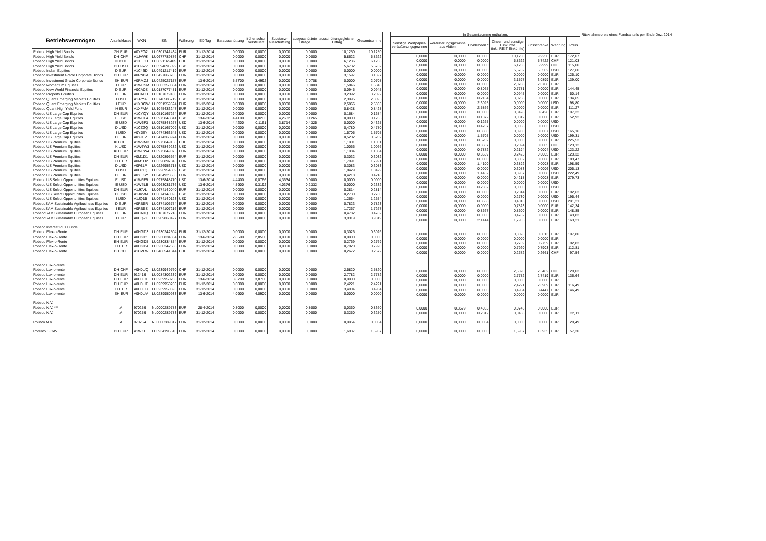| Betriebsvermögen | Anteilsklasse | WKN | ISIN | Währung | EX-Tag | Barausschüttung | früher schon versteuert | Substanz- ausschüttung | ausgeschüttete Erträge | ausschüttungsgleicher Ertrag | Gesamtsumme |
| --- | --- | --- | --- | --- | --- | --- | --- | --- | --- | --- | --- |
| Robeco High Yield Bonds | ZH EUR | A0YFG2 | LU0301741434 | EUR | 31-12-2014 | 0,0000 | 0,0000 | 0,0000 | 0,0000 | 10,1250 | 10,1250 |
| Robeco High Yield Bonds | DH CHF | A1JVWK | LU0677789876 | CHF | 31-12-2014 | 0,0000 | 0,0000 | 0,0000 | 0,0000 | 5,8622 | 5,8622 |
| Robeco High Yield Bonds | IH CHF | A1XFBU | LU0821169405 | CHF | 31-12-2014 | 0,0000 | 0,0000 | 0,0000 | 0,0000 | 6,1236 | 6,1236 |
| Robeco High Yield Bonds | DH USD | A1H9VV | LU0594695099 | USD | 31-12-2014 | 0,0000 | 0,0000 | 0,0000 | 0,0000 | 5,6732 | 5,6732 |
| Robeco Indian Equities | D EUR | A1C43D | LU0491217419 | EUR | 31-12-2014 | 0,0000 | 0,0000 | 0,0000 | 0,0000 | 0,0000 | 0,0000 |
| Robeco Investment Grade Corporate Bonds | DH EUR | A0RNKA | LU0427063705 | EUR | 31-12-2014 | 0,0000 | 0,0000 | 0,0000 | 0,0000 | 3,1597 | 3,1597 |
| Robeco Investment Grade Corporate Bonds | IEH EUR | A0RMZJ | LU0425027157 | EUR | 13-6-2014 | 5,5700 | 3,4992 | 0,0000 | 2,0708 | 0,0000 | 2,0708 |
| Robeco Momentum Equities | I EUR | A1W0SM | LU0803250884 | EUR | 31-12-2014 | 0,0000 | 0,0000 | 0,0000 | 0,0000 | 1,5846 | 1,5846 |
| Robeco New World Financial Equities | D EUR | A0CA0S | LU0187077481 | EUR | 31-12-2014 | 0,0000 | 0,0000 | 0,0000 | 0,0000 | 0,0945 | 0,0945 |
| Robeco Property Equities | D EUR | A0CA0U | LU0187079180 | EUR | 31-12-2014 | 0,0000 | 0,0000 | 0,0000 | 0,0000 | 3,2392 | 3,2392 |
| Robeco Quant Emerging Markets Equities | I USD | A1J7YA | LU0746585719 | USD | 31-12-2014 | 0,0000 | 0,0000 | 0,0000 | 0,0000 | 2,3095 | 2,3095 |
| Robeco Quant Emerging Markets Equities | I EUR | A1XDGW | LU0951559524 | EUR | 31-12-2014 | 0,0000 | 0,0000 | 0,0000 | 0,0000 | 2,5866 | 2,5866 |
| Robeco Quant High Yield Fund | IH EUR | A1XFMA | LU1045433247 | EUR | 31-12-2014 | 0,0000 | 0,0000 | 0,0000 | 0,0000 | 0,8428 | 0,8428 |
| Robeco US Large Cap Equities | DH EUR | A1CYQY | LU0510167264 | EUR | 31-12-2014 | 0,0000 | 0,0000 | 0,0000 | 0,0000 | 0,1684 | 0,1684 |
| Robeco US Large Cap Equities | E USD | A1W6F4 | LU0975848341 | USD | 13-6-2014 | 4,4100 | 0,0203 | 4,2632 | 0,1265 | 0,0000 | 0,1265 |
| Robeco US Large Cap Equities | IE USD | A1W6F3 | LU0975848267 | USD | 13-6-2014 | 4,4200 | 0,1161 | 3,8714 | 0,4325 | 0,0000 | 0,4325 |
| Robeco US Large Cap Equities | D USD | A1CZ2Q | LU0510167009 | USD | 31-12-2014 | 0,0000 | 0,0000 | 0,0000 | 0,0000 | 0,4780 | 0,4780 |
| Robeco US Large Cap Equities | I USD | A0YJEY | LU0474363545 | USD | 31-12-2014 | 0,0000 | 0,0000 | 0,0000 | 0,0000 | 1,5705 | 1,5705 |
| Robeco US Large Cap Equities | D EUR | A0YJEZ | LU0474363974 | EUR | 31-12-2014 | 0,0000 | 0,0000 | 0,0000 | 0,0000 | 0,5202 | 0,5202 |
| Robeco US Premium Equities | KH CHF | A1W9MD | LU0975849158 | CHF | 31-12-2014 | 0,0000 | 0,0000 | 0,0000 | 0,0000 | 1,1001 | 1,1001 |
| Robeco US Premium Equities | K USD | A1W6W3 | LU0975849232 | USD | 31-12-2014 | 0,0000 | 0,0000 | 0,0000 | 0,0000 | 1,0066 | 1,0066 |
| Robeco US Premium Equities | KH EUR | A1W6W4 | LU0975849075 | EUR | 31-12-2014 | 0,0000 | 0,0000 | 0,0000 | 0,0000 | 1,1084 | 1,1084 |
| Robeco US Premium Equities | DH EUR | A0M1D1 | LU0320896664 | EUR | 31-12-2014 | 0,0000 | 0,0000 | 0,0000 | 0,0000 | 0,3032 | 0,3032 |
| Robeco US Premium Equities | IH EUR | A0M1D2 | LU0320897043 | EUR | 31-12-2014 | 0,0000 | 0,0000 | 0,0000 | 0,0000 | 1,7991 | 1,7991 |
| Robeco US Premium Equities | D USD | A0F61P | LU0226953718 | USD | 31-12-2014 | 0,0000 | 0,0000 | 0,0000 | 0,0000 | 0,3083 | 0,3083 |
| Robeco US Premium Equities | I USD | A0F61Q | LU0226954369 | USD | 31-12-2014 | 0,0000 | 0,0000 | 0,0000 | 0,0000 | 1,8429 | 1,8429 |
| Robeco US Premium Equities | D EUR | A0YFGY | LU0434928536 | EUR | 31-12-2014 | 0,0000 | 0,0000 | 0,0000 | 0,0000 | 0,4218 | 0,4218 |
| Robeco US Select Opportunities Equities | E USD | A1W6F5 | LU0975848770 | USD | 13-6-2014 | 4,4400 | 0,0766 | 4,3634 | 0,0000 | 0,0000 | 0,0000 |
| Robeco US Select Opportunities Equities | IE USD | A1W4LB | LU0963031736 | USD | 13-6-2014 | 4,5900 | 0,3192 | 4,0376 | 0,2332 | 0,0000 | 0,2332 |
| Robeco US Select Opportunities Equities | DH EUR | A1JKVL | LU0674140040 | EUR | 31-12-2014 | 0,0000 | 0,0000 | 0,0000 | 0,0000 | 0,2814 | 0,2814 |
| Robeco US Select Opportunities Equities | D USD | A1JKVM | LU0674140396 | USD | 31-12-2014 | 0,0000 | 0,0000 | 0,0000 | 0,0000 | 0,2730 | 0,2730 |
| Robeco US Select Opportunities Equities | I USD | A1JQ15 | LU0674140123 | USD | 31-12-2014 | 0,0000 | 0,0000 | 0,0000 | 0,0000 | 1,2654 | 1,2654 |
| RobecoSAM Sustainable Agribusiness Equities | D EUR | A0RB5R | LU0374106754 | EUR | 31-12-2014 | 0,0000 | 0,0000 | 0,0000 | 0,0000 | 0,7823 | 0,7823 |
| RobecoSAM Sustainable Agribusiness Equities | I EUR | A0RB5S | LU0374107216 | EUR | 31-12-2014 | 0,0000 | 0,0000 | 0,0000 | 0,0000 | 1,7267 | 1,7267 |
| RobecoSAM Sustainable European Equities | D EUR | A0CATQ | LU0187077218 | EUR | 31-12-2014 | 0,0000 | 0,0000 | 0,0000 | 0,0000 | 0,4782 | 0,4782 |
| RobecoSAM Sustainable European Equities | I EUR | A0EQZF | LU0209860427 | EUR | 31-12-2014 | 0,0000 | 0,0000 | 0,0000 | 0,0000 | 3,9319 | 3,9319 |
| Robeco Interest Plus Funds | | | | | | | | | | | |
| Robeco Flex-o-Rente | DH EUR | A0HGD3 | LU0230242504 | EUR | 31-12-2014 | 0,0000 | 0,0000 | 0,0000 | 0,0000 | 0,3026 | 0,3026 |
| Robeco Flex-o-Rente | EH EUR | A0HGD5 | LU0230834854 | EUR | 13-6-2014 | 2,8500 | 2,8500 | 0,0000 | 0,0000 | 0,0000 | 0,0000 |
| Robeco Flex-o-Rente | EH EUR | A0HGD5 | LU0230834854 | EUR | 31-12-2014 | 0,0000 | 0,0000 | 0,0000 | 0,0000 | 0,2769 | 0,2769 |
| Robeco Flex-o-Rente | IH EUR | A0HGD4 | LU0230242686 | EUR | 31-12-2014 | 0,0000 | 0,0000 | 0,0000 | 0,0000 | 0,7920 | 0,7920 |
| Robeco Flex-o-Rente | DH CHF | A1CVLW | LU0486541344 | CHF | 31-12-2014 | 0,0000 | 0,0000 | 0,0000 | 0,0000 | 0,2672 | 0,2672 |
| Robeco Lux-o-rente | | | | | | | | | | | |
| Robeco Lux-o-rente | DH CHF | A0H0UQ | LU0239949760 | CHF | 31-12-2014 | 0,0000 | 0,0000 | 0,0000 | 0,0000 | 2,5820 | 2,5820 |
| Robeco Lux-o-rente | DH EUR | 912419 | LU0084302339 | EUR | 31-12-2014 | 0,0000 | 0,0000 | 0,0000 | 0,0000 | 2,7782 | 2,7782 |
| Robeco Lux-o-rente | EH EUR | A0H0UT | LU0239950263 | EUR | 13-6-2014 | 3,8700 | 3,8700 | 0,0000 | 0,0000 | 0,0000 | 0,0000 |
| Robeco Lux-o-rente | EH EUR | A0H0UT | LU0239950263 | EUR | 31-12-2014 | 0,0000 | 0,0000 | 0,0000 | 0,0000 | 2,4221 | 2,4221 |
| Robeco Lux-o-rente | IH EUR | A0H0UU | LU0239950693 | EUR | 31-12-2014 | 0,0000 | 0,0000 | 0,0000 | 0,0000 | 3,4904 | 3,4904 |
| Robeco Lux-o-rente | IEH EUR | A0H0UV | LU0239950933 | EUR | 13-6-2014 | 4,0900 | 4,0900 | 0,0000 | 0,0000 | 0,0000 | 0,0000 |
| Robeco N.V. | | | | | | | | | | | |
| Robeco N.V. *** | A | 970259 | NL0000289783 | EUR | 28-4-2014 | 0,8000 | 0,0000 | 0,0000 | 0,8000 | 0,0360 | 0,8360 |
| Robeco N.V. | A | 970259 | NL0000289783 | EUR | 31-12-2014 | 0,0000 | 0,0000 | 0,0000 | 0,0000 | 0,3250 | 0,3250 |
| Rolinco N.V. | A | 970254 | NL0000289817 | EUR | 31-12-2014 | 0,0000 | 0,0000 | 0,0000 | 0,0000 | 0,0054 | 0,0054 |
| Rorento SICAV | DH EUR | A1WZHE | LU0934195610 | EUR | 31-12-2014 | 0,0000 | 0,0000 | 0,0000 | 0,0000 | 1,6937 | 1,6937 |
| In Gesamtsumme enthalten: | | | | | | | Rücknahmepreis eines Fondsanteils per Ende Dez. 2014 |
| --- | --- | --- | --- | --- | --- | --- | --- |
| Sonstige Wertpapier- veräußerungsgewinne | Veräußerungsgewinne aus Aktien | Dividenden * | Zinsen und sonstige Einkünfte (inkl. REIT Einkünfte) | Zinsschranke | Währung | Preis | |
| 0,0000 | 0,0000 | 0,0000 | 10,1250 | 9,9250 | EUR | 172,07 | |
| 0,0000 | 0,0000 | 0,0000 | 5,8622 | 5,7422 | CHF | 121,03 | |
| 0,0000 | 0,0000 | 0,0000 | 6,1236 | 5,9999 | CHF | 115,00 | |
| 0,0000 | 0,0000 | 0,0000 | 5,6732 | 5,5502 | USD | 127,60 | |
| 0,0000 | 0,0000 | 0,0000 | 0,0000 | 0,0000 | EUR | 125,10 | |
| 0,0000 | 0,0000 | 0,0000 | 3,1597 | 3,0899 | EUR | 139,00 | |
| 0,0000 | 0,0000 | 0,0000 | 2,0708 | 2,0708 | EUR | | |
| 0,0000 | 0,0000 | 0,8065 | 0,7781 | 0,0000 | EUR | 144,45 | |
| 0,0000 | 0,0000 | 0,0000 | 0,0945 | 0,0000 | EUR | 50,14 | |
| 0,0000 | 0,0000 | 0,2134 | 3,0258 | 0,0000 | EUR | 134,65 | |
| 0,0000 | 0,0000 | 2,3095 | 0,0000 | 0,0000 | USD | 98,80 | |
| 0,0000 | 0,0000 | 2,5866 | 0,0000 | 0,0000 | EUR | 111,27 | |
| 0,0000 | 0,0000 | 0,0000 | 0,8428 | 0,8428 | EUR | 107,32 | |
| 0,0000 | 0,0000 | 0,1372 | 0,0312 | 0,0000 | EUR | 52,92 | |
| 0,0000 | 0,0000 | 0,1265 | 0,0000 | 0,0000 | USD | | |
| 0,0000 | 0,0000 | 0,4267 | 0,0058 | 0,0003 | USD | | |
| 0,0000 | 0,0000 | 0,3850 | 0,0930 | 0,0007 | USD | 165,16 | |
| 0,0000 | 0,0000 | 1,5705 | 0,0000 | 0,0000 | USD | 199,31 | |
| 0,0000 | 0,0000 | 0,5202 | 0,0000 | 0,0000 | EUR | 225,53 | |
| 0,0000 | 0,0000 | 0,8607 | 0,2394 | 0,0005 | CHF | 123,12 | |
| 0,0000 | 0,0000 | 0,7872 | 0,2194 | 0,0004 | USD | 123,22 | |
| 0,0000 | 0,0000 | 0,8659 | 0,2425 | 0,0005 | EUR | 123,32 | |
| 0,0000 | 0,0000 | 0,0000 | 0,3032 | 0,0006 | EUR | 183,47 | |
| 0,0000 | 0,0000 | 1,4100 | 0,3892 | 0,0008 | EUR | 198,59 | |
| 0,0000 | 0,0000 | 0,0000 | 0,3083 | 0,0006 | USD | 205,13 | |
| 0,0000 | 0,0000 | 1,4462 | 0,3967 | 0,0008 | USD | 222,49 | |
| 0,0000 | 0,0000 | 0,0000 | 0,4218 | 0,0008 | EUR | 279,73 | |
| 0,0000 | 0,0000 | 0,0000 | 0,0000 | 0,0000 | USD | | |
| 0,0000 | 0,0000 | 0,2332 | 0,0000 | 0,0000 | USD | | |
| 0,0000 | 0,0000 | 0,0000 | 0,2814 | 0,0000 | EUR | 192,63 | |
| 0,0000 | 0,0000 | 0,0000 | 0,2730 | 0,0000 | USD | 195,44 | |
| 0,0000 | 0,0000 | 0,8638 | 0,4016 | 0,0000 | USD | 201,21 | |
| 0,0000 | 0,0000 | 0,0000 | 0,7823 | 0,0000 | EUR | 142,34 | |
| 0,0000 | 0,0000 | 0,8667 | 0,8600 | 0,0000 | EUR | 148,85 | |
| 0,0000 | 0,0000 | 0,0000 | 0,4782 | 0,0000 | EUR | 43,83 | |
| 0,0000 | 0,0000 | 2,1414 | 1,7905 | 0,0000 | EUR | 163,21 | |
| 0,0000 | 0,0000 | 0,0000 | 0,3026 | 0,3013 | EUR | 107,80 | |
| 0,0000 | 0,0000 | 0,0000 | 0,0000 | 0,0000 | EUR | | |
| 0,0000 | 0,0000 | 0,0000 | 0,2769 | 0,2759 | EUR | 92,83 | |
| 0,0000 | 0,0000 | 0,0000 | 0,7920 | 0,7903 | EUR | 112,81 | |
| 0,0000 | 0,0000 | 0,0000 | 0,2672 | 0,2661 | CHF | 97,54 | |
| 0,0000 | 0,0000 | 0,0000 | 2,5820 | 2,5482 | CHF | 129,03 | |
| 0,0000 | 0,0000 | 0,0000 | 2,7782 | 2,7419 | EUR | 136,64 | |
| 0,0000 | 0,0000 | 0,0000 | 0,0000 | 0,0000 | EUR | | |
| 0,0000 | 0,0000 | 0,0000 | 2,4221 | 2,3909 | EUR | 116,49 | |
| 0,0000 | 0,0000 | 0,0000 | 3,4904 | 3,4447 | EUR | 146,49 | |
| 0,0000 | 0,0000 | 0,0000 | 0,0000 | 0,0000 | EUR | | |
| 0,0000 | 0,3579 | 0,4035 | 0,0746 | 0,0000 | EUR | | |
| 0,0000 | 0,0000 | 0,2812 | 0,0438 | 0,0000 | EUR | 32,11 | |
| 0,0000 | 0,0000 | 0,0054 | 0,0000 | 0,0000 | EUR | 29,49 | |
| 0,0000 | 0,0000 | 0,0000 | 1,6937 | 1,3935 | EUR | 57,30 | |